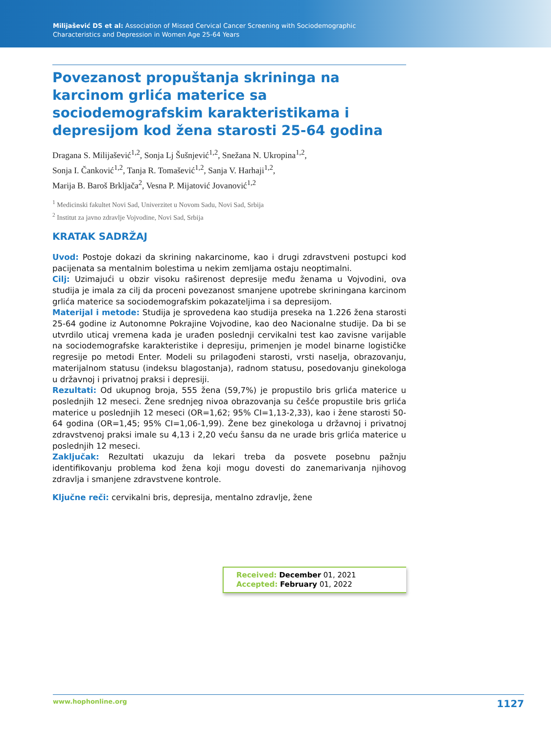Milijašević DS et al: Association of Missed Cervical Cancer Screening with Sociodemographic
Characteristics and Depression in Women Age 25-64 Years
Povezanost propuštanja skrininga na karcinom grlića materice sa sociodemografskim karakteristikama i depresijom kod žena starosti 25-64 godina
Dragana S. Milijašević<sup>1,2</sup>, Sonja Lj Šušnjević<sup>1,2</sup>, Snežana N. Ukropina<sup>1,2</sup>,
Sonja I. Čanković<sup>1,2</sup>, Tanja R. Tomašević<sup>1,2</sup>, Sanja V. Harhaji<sup>1,2</sup>,
Marija B. Baroš Brkljača<sup>2</sup>, Vesna P. Mijatović Jovanović<sup>1,2</sup>
<sup>1</sup> Medicinski fakultet Novi Sad, Univerzitet u Novom Sadu, Novi Sad, Srbija
<sup>2</sup> Institut za javno zdravlje Vojvodine, Novi Sad, Srbija
KRATAK SADRŽAJ
Uvod: Postoje dokazi da skrining nakarcinome, kao i drugi zdravstveni postupci kod pacijenata sa mentalnim bolestima u nekim zemljama ostaju neoptimalni.
Cilj: Uzimajući u obzir visoku raširenost depresije među ženama u Vojvodini, ova studija je imala za cilj da proceni povezanost smanjene upotrebe skriningana karcinom grlića materice sa sociodemografskim pokazateljima i sa depresijom.
Materijal i metode: Studija je sprovedena kao studija preseka na 1.226 žena starosti 25-64 godine iz Autonomne Pokrajine Vojvodine, kao deo Nacionalne studije. Da bi se utvrdilo uticaj vremena kada je urađen poslednji cervikalni test kao zavisne varijable na sociodemografske karakteristike i depresiju, primenjen je model binarne logističke regresije po metodi Enter. Modeli su prilagođeni starosti, vrsti naselja, obrazovanju, materijalnom statusu (indeksu blagostanja), radnom statusu, posedovanju ginekologa u državnoj i privatnoj praksi i depresiji.
Rezultati: Od ukupnog broja, 555 žena (59,7%) je propustilo bris grlića materice u poslednjih 12 meseci. Žene srednjeg nivoa obrazovanja su češće propustile bris grlića materice u poslednjih 12 meseci (OR=1,62; 95% CI=1,13-2,33), kao i žene starosti 50-64 godina (OR=1,45; 95% CI=1,06-1,99). Žene bez ginekologa u državnoj i privatnoj zdravstvenoj praksi imale su 4,13 i 2,20 veću šansu da ne urade bris grlića materice u poslednjih 12 meseci.
Zaključak: Rezultati ukazuju da lekari treba da posvete posebnu pažnju identifikovanju problema kod žena koji mogu dovesti do zanemarivanja njihovog zdravlja i smanjene zdravstvene kontrole.
Ključne reči: cervikalni bris, depresija, mentalno zdravlje, žene
Received: December 01, 2021
Accepted: February 01, 2022
www.hophonline.org 1127